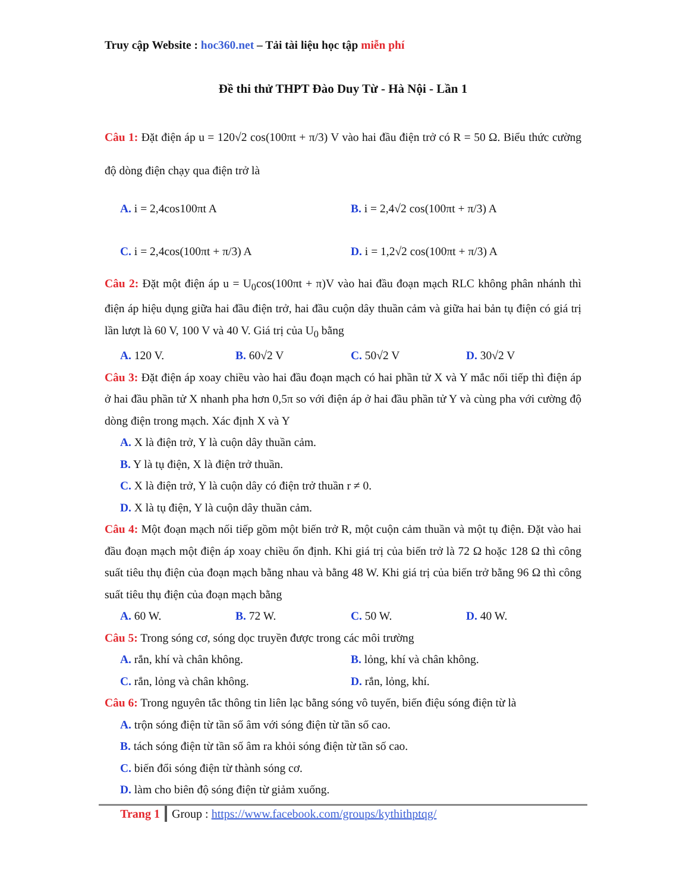Truy cập Website : hoc360.net – Tải tài liệu học tập miễn phí
Đề thi thử THPT Đào Duy Từ - Hà Nội - Lần 1
Câu 1: Đặt điện áp u = 120√2 cos(100πt + π/3) V vào hai đầu điện trở có R = 50 Ω. Biểu thức cường độ dòng điện chạy qua điện trở là
A. i = 2,4cos100πt A B. i = 2,4√2 cos(100πt + π/3) A
C. i = 2,4cos(100πt + π/3) A D. i = 1,2√2 cos(100πt + π/3) A
Câu 2: Đặt một điện áp u = U<sub>0</sub>cos(100πt + π)V vào hai đầu đoạn mạch RLC không phân nhánh thì điện áp hiệu dụng giữa hai đầu điện trở, hai đầu cuộn dây thuần cảm và giữa hai bản tụ điện có giá trị lần lượt là 60 V, 100 V và 40 V. Giá trị của U<sub>0</sub> bằng
A. 120 V. B. 60√2 V C. 50√2 V D. 30√2 V
Câu 3: Đặt điện áp xoay chiều vào hai đầu đoạn mạch có hai phần tử X và Y mắc nối tiếp thì điện áp ở hai đầu phần tử X nhanh pha hơn 0,5π so với điện áp ở hai đầu phần tử Y và cùng pha với cường độ dòng điện trong mạch. Xác định X và Y
A. X là điện trở, Y là cuộn dây thuần cảm.
B. Y là tụ điện, X là điện trở thuần.
C. X là điện trở, Y là cuộn dây có điện trở thuần r ≠ 0.
D. X là tụ điện, Y là cuộn dây thuần cảm.
Câu 4: Một đoạn mạch nối tiếp gồm một biến trở R, một cuộn cảm thuần và một tụ điện. Đặt vào hai đầu đoạn mạch một điện áp xoay chiều ổn định. Khi giá trị của biến trở là 72 Ω hoặc 128 Ω thì công suất tiêu thụ điện của đoạn mạch bằng nhau và bằng 48 W. Khi giá trị của biến trở bằng 96 Ω thì công suất tiêu thụ điện của đoạn mạch bằng
A. 60 W. B. 72 W. C. 50 W. D. 40 W.
Câu 5: Trong sóng cơ, sóng dọc truyền được trong các môi trường
A. rắn, khí và chân không. B. lỏng, khí và chân không.
C. rắn, lỏng và chân không. D. rắn, lỏng, khí.
Câu 6: Trong nguyên tắc thông tin liên lạc bằng sóng vô tuyến, biến điệu sóng điện từ là
A. trộn sóng điện từ tần số âm với sóng điện từ tần số cao.
B. tách sóng điện từ tần số âm ra khỏi sóng điện từ tần số cao.
C. biến đổi sóng điện từ thành sóng cơ.
D. làm cho biên độ sóng điện từ giảm xuống.
Trang 1 Group : https://www.facebook.com/groups/kythithptqg/